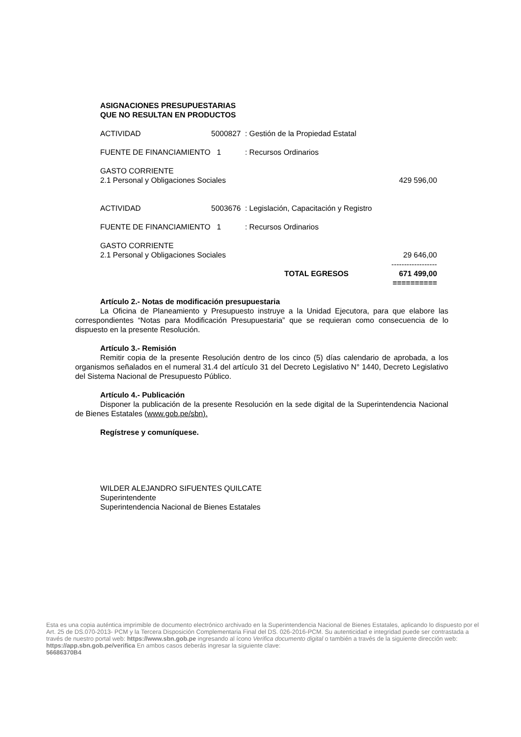ASIGNACIONES PRESUPUESTARIAS
QUE NO RESULTAN EN PRODUCTOS
| ACTIVIDAD | 5000827 | : Gestión de la Propiedad Estatal | |
| FUENTE DE FINANCIAMIENTO 1 | | : Recursos Ordinarios | |
| GASTO CORRIENTE | | | |
| 2.1 Personal y Obligaciones Sociales | | | 429 596,00 |
| ACTIVIDAD | 5003676 | : Legislación, Capacitación y Registro | |
| FUENTE DE FINANCIAMIENTO 1 | | : Recursos Ordinarios | |
| GASTO CORRIENTE | | | |
| 2.1 Personal y Obligaciones Sociales | | | 29 646,00 |
| | | | ------------------ |
| | | TOTAL EGRESOS | 671 499,00 |
| | | | ========== |
Artículo 2.- Notas de modificación presupuestaria
La Oficina de Planeamiento y Presupuesto instruye a la Unidad Ejecutora, para que elabore las correspondientes “Notas para Modificación Presupuestaria” que se requieran como consecuencia de lo dispuesto en la presente Resolución.
Artículo 3.- Remisión
Remitir copia de la presente Resolución dentro de los cinco (5) días calendario de aprobada, a los organismos señalados en el numeral 31.4 del artículo 31 del Decreto Legislativo N° 1440, Decreto Legislativo del Sistema Nacional de Presupuesto Público.
Artículo 4.- Publicación
Disponer la publicación de la presente Resolución en la sede digital de la Superintendencia Nacional de Bienes Estatales (www.gob.pe/sbn).
Regístrese y comuníquese.
WILDER ALEJANDRO SIFUENTES QUILCATE
Superintendente
Superintendencia Nacional de Bienes Estatales
Esta es una copia auténtica imprimible de documento electrónico archivado en la Superintendencia Nacional de Bienes Estatales, aplicando lo dispuesto por el Art. 25 de DS.070-2013- PCM y la Tercera Disposición Complementaria Final del DS. 026-2016-PCM. Su autenticidad e integridad puede ser contrastada a través de nuestro portal web: https://www.sbn.gob.pe ingresando al ícono Verifica documento digital o también a través de la siguiente dirección web: https://app.sbn.gob.pe/verifica En ambos casos deberás ingresar la siguiente clave:
56686370B4